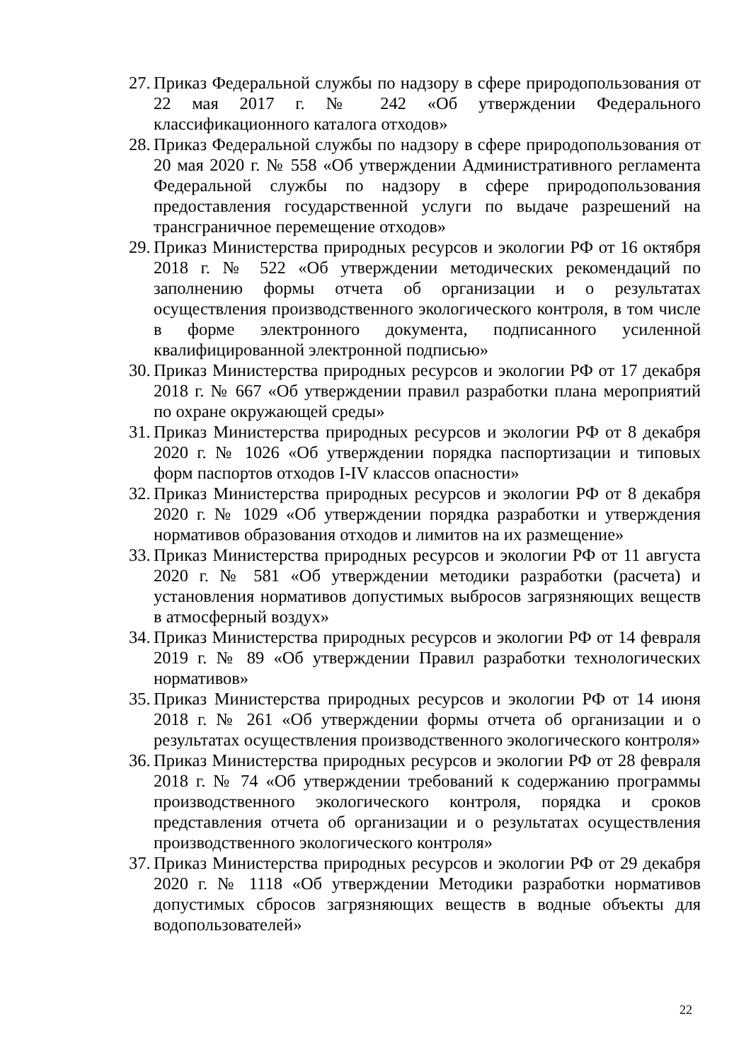27. Приказ Федеральной службы по надзору в сфере природопользования от 22 мая 2017 г. № 242 «Об утверждении Федерального классификационного каталога отходов»
28. Приказ Федеральной службы по надзору в сфере природопользования от 20 мая 2020 г. № 558 «Об утверждении Административного регламента Федеральной службы по надзору в сфере природопользования предоставления государственной услуги по выдаче разрешений на трансграничное перемещение отходов»
29. Приказ Министерства природных ресурсов и экологии РФ от 16 октября 2018 г. № 522 «Об утверждении методических рекомендаций по заполнению формы отчета об организации и о результатах осуществления производственного экологического контроля, в том числе в форме электронного документа, подписанного усиленной квалифицированной электронной подписью»
30. Приказ Министерства природных ресурсов и экологии РФ от 17 декабря 2018 г. № 667 «Об утверждении правил разработки плана мероприятий по охране окружающей среды»
31. Приказ Министерства природных ресурсов и экологии РФ от 8 декабря 2020 г. № 1026 «Об утверждении порядка паспортизации и типовых форм паспортов отходов I-IV классов опасности»
32. Приказ Министерства природных ресурсов и экологии РФ от 8 декабря 2020 г. № 1029 «Об утверждении порядка разработки и утверждения нормативов образования отходов и лимитов на их размещение»
33. Приказ Министерства природных ресурсов и экологии РФ от 11 августа 2020 г. № 581 «Об утверждении методики разработки (расчета) и установления нормативов допустимых выбросов загрязняющих веществ в атмосферный воздух»
34. Приказ Министерства природных ресурсов и экологии РФ от 14 февраля 2019 г. № 89 «Об утверждении Правил разработки технологических нормативов»
35. Приказ Министерства природных ресурсов и экологии РФ от 14 июня 2018 г. № 261 «Об утверждении формы отчета об организации и о результатах осуществления производственного экологического контроля»
36. Приказ Министерства природных ресурсов и экологии РФ от 28 февраля 2018 г. № 74 «Об утверждении требований к содержанию программы производственного экологического контроля, порядка и сроков представления отчета об организации и о результатах осуществления производственного экологического контроля»
37. Приказ Министерства природных ресурсов и экологии РФ от 29 декабря 2020 г. № 1118 «Об утверждении Методики разработки нормативов допустимых сбросов загрязняющих веществ в водные объекты для водопользователей»
22